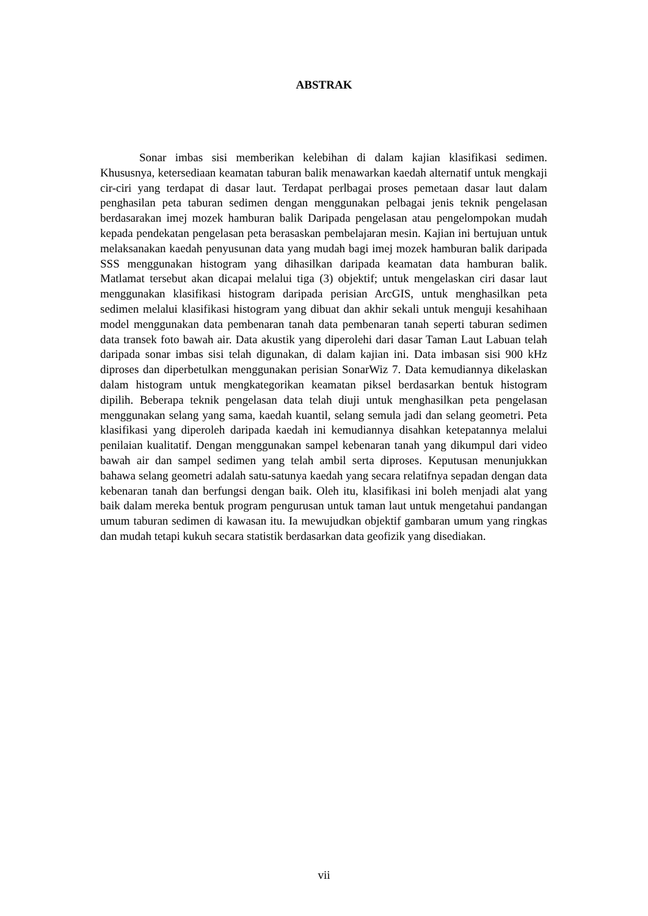ABSTRAK
Sonar imbas sisi memberikan kelebihan di dalam kajian klasifikasi sedimen. Khususnya, ketersediaan keamatan taburan balik menawarkan kaedah alternatif untuk mengkaji cir-ciri yang terdapat di dasar laut. Terdapat perlbagai proses pemetaan dasar laut dalam penghasilan peta taburan sedimen dengan menggunakan pelbagai jenis teknik pengelasan berdasarakan imej mozek hamburan balik Daripada pengelasan atau pengelompokan mudah kepada pendekatan pengelasan peta berasaskan pembelajaran mesin. Kajian ini bertujuan untuk melaksanakan kaedah penyusunan data yang mudah bagi imej mozek hamburan balik daripada SSS menggunakan histogram yang dihasilkan daripada keamatan data hamburan balik. Matlamat tersebut akan dicapai melalui tiga (3) objektif; untuk mengelaskan ciri dasar laut menggunakan klasifikasi histogram daripada perisian ArcGIS, untuk menghasilkan peta sedimen melalui klasifikasi histogram yang dibuat dan akhir sekali untuk menguji kesahihaan model menggunakan data pembenaran tanah data pembenaran tanah seperti taburan sedimen data transek foto bawah air. Data akustik yang diperolehi dari dasar Taman Laut Labuan telah daripada sonar imbas sisi telah digunakan, di dalam kajian ini. Data imbasan sisi 900 kHz diproses dan diperbetulkan menggunakan perisian SonarWiz 7. Data kemudiannya dikelaskan dalam histogram untuk mengkategorikan keamatan piksel berdasarkan bentuk histogram dipilih. Beberapa teknik pengelasan data telah diuji untuk menghasilkan peta pengelasan menggunakan selang yang sama, kaedah kuantil, selang semula jadi dan selang geometri. Peta klasifikasi yang diperoleh daripada kaedah ini kemudiannya disahkan ketepatannya melalui penilaian kualitatif. Dengan menggunakan sampel kebenaran tanah yang dikumpul dari video bawah air dan sampel sedimen yang telah ambil serta diproses. Keputusan menunjukkan bahawa selang geometri adalah satu-satunya kaedah yang secara relatifnya sepadan dengan data kebenaran tanah dan berfungsi dengan baik. Oleh itu, klasifikasi ini boleh menjadi alat yang baik dalam mereka bentuk program pengurusan untuk taman laut untuk mengetahui pandangan umum taburan sedimen di kawasan itu. Ia mewujudkan objektif gambaran umum yang ringkas dan mudah tetapi kukuh secara statistik berdasarkan data geofizik yang disediakan.
vii